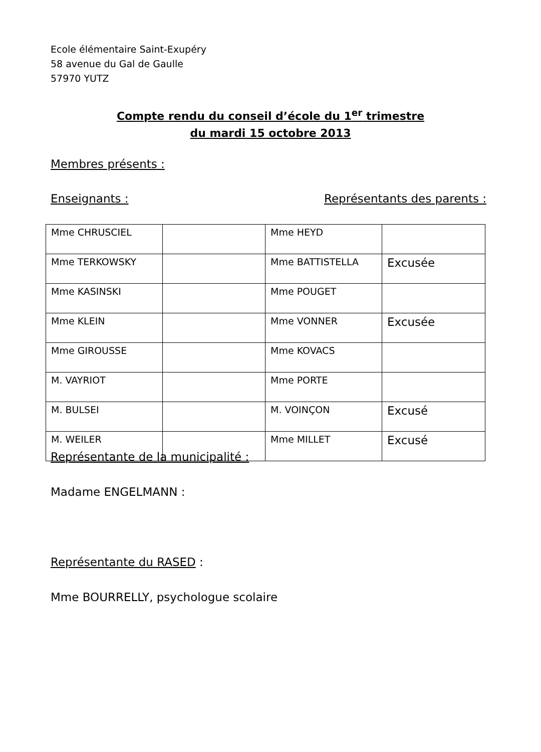Ecole élémentaire Saint-Exupéry
58 avenue du Gal de Gaulle
57970 YUTZ
Compte rendu du conseil d’école du 1<sup>er</sup> trimestre
du mardi 15 octobre 2013
Membres présents :
Enseignants : Représentants des parents :
| Mme CHRUSCIEL | | Mme HEYD | |
| Mme TERKOWSKY | | Mme BATTISTELLA | Excusée |
| Mme KASINSKI | | Mme POUGET | |
| Mme KLEIN | | Mme VONNER | Excusée |
| Mme GIROUSSE | | Mme KOVACS | |
| M. VAYRIOT | | Mme PORTE | |
| M. BULSEI | | M. VOINÇON | Excusé |
| M. WEILER | | Mme MILLET | Excusé |
Représentante de la municipalité :
Madame ENGELMANN :
Représentante du RASED :
Mme BOURRELLY, psychologue scolaire